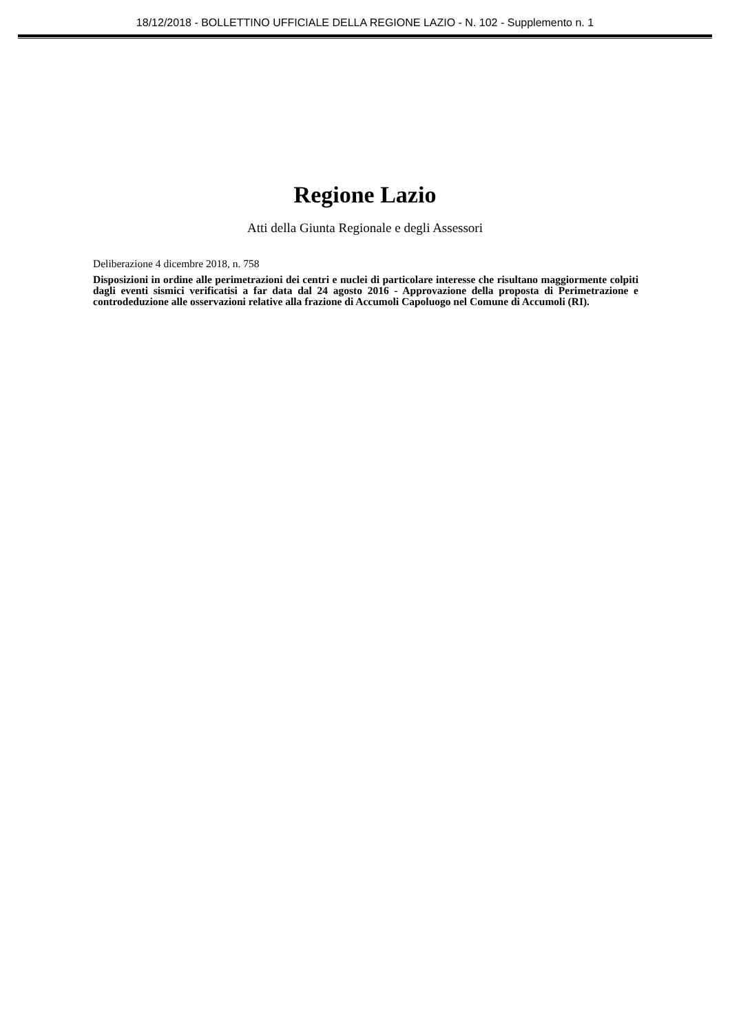18/12/2018 - BOLLETTINO UFFICIALE DELLA REGIONE LAZIO - N. 102 - Supplemento n. 1
Regione Lazio
Atti della Giunta Regionale e degli Assessori
Deliberazione 4 dicembre 2018, n. 758
Disposizioni in ordine alle perimetrazioni dei centri e nuclei di particolare interesse che risultano maggiormente colpiti dagli eventi sismici verificatisi a far data dal 24 agosto 2016 - Approvazione della proposta di Perimetrazione e controdeduzione alle osservazioni relative alla frazione di Accumoli Capoluogo nel Comune di Accumoli (RI).